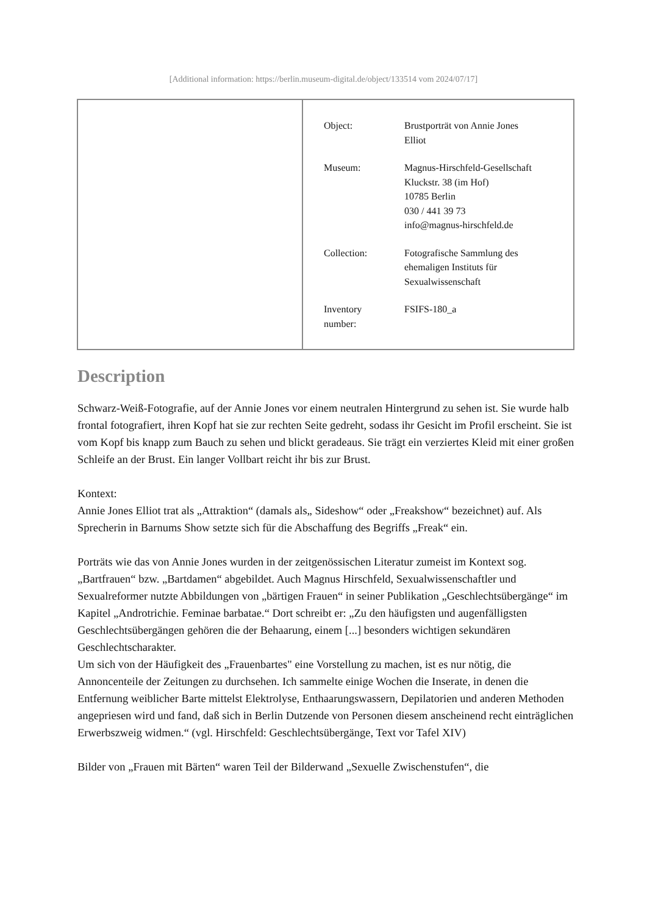[Additional information: https://berlin.museum-digital.de/object/133514 vom 2024/07/17]
| | / Object: / Brustporträt von Annie Jones Elliot / / Museum: / Magnus-Hirschfeld-Gesellschaft Kluckstr. 38 (im Hof) 10785 Berlin 030 / 441 39 73 info@magnus-hirschfeld.de / / Collection: / Fotografische Sammlung des ehemaligen Instituts für Sexualwissenschaft / / Inventory number: / FSIFS-180_a / |
Description
Schwarz-Weiß-Fotografie, auf der Annie Jones vor einem neutralen Hintergrund zu sehen ist. Sie wurde halb frontal fotografiert, ihren Kopf hat sie zur rechten Seite gedreht, sodass ihr Gesicht im Profil erscheint. Sie ist vom Kopf bis knapp zum Bauch zu sehen und blickt geradeaus. Sie trägt ein verziertes Kleid mit einer großen Schleife an der Brust. Ein langer Vollbart reicht ihr bis zur Brust.
Kontext:
Annie Jones Elliot trat als „Attraktion“ (damals als„ Sideshow“ oder „Freakshow“ bezeichnet) auf. Als Sprecherin in Barnums Show setzte sich für die Abschaffung des Begriffs „Freak“ ein.
Porträts wie das von Annie Jones wurden in der zeitgenössischen Literatur zumeist im Kontext sog. „Bartfrauen“ bzw. „Bartdamen“ abgebildet. Auch Magnus Hirschfeld, Sexualwissenschaftler und Sexualreformer nutzte Abbildungen von „bärtigen Frauen“ in seiner Publikation „Geschlechtsübergänge“ im Kapitel „Androtrichie. Feminae barbatae.“ Dort schreibt er: „Zu den häufigsten und augenfälligsten Geschlechtsübergängen gehören die der Behaarung, einem [...] besonders wichtigen sekundären Geschlechtscharakter.
Um sich von der Häufigkeit des „Frauenbartes" eine Vorstellung zu machen, ist es nur nötig, die Annoncenteile der Zeitungen zu durchsehen. Ich sammelte einige Wochen die Inserate, in denen die Entfernung weiblicher Barte mittelst Elektrolyse, Enthaarungswassern, Depilatorien und anderen Methoden angepriesen wird und fand, daß sich in Berlin Dutzende von Personen diesem anscheinend recht einträglichen Erwerbszweig widmen.“ (vgl. Hirschfeld: Geschlechtsübergänge, Text vor Tafel XIV)
Bilder von „Frauen mit Bärten“ waren Teil der Bilderwand „Sexuelle Zwischenstufen“, die